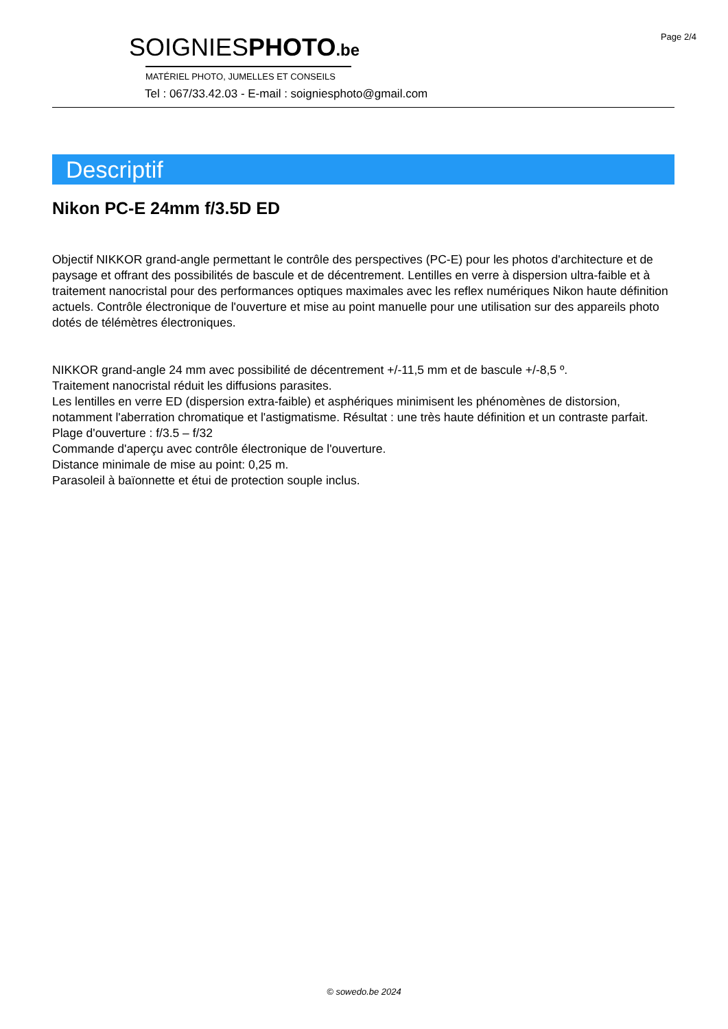Page 2/4
SOIGNIESPHOTO.be
MATÉRIEL PHOTO, JUMELLES ET CONSEILS
Tel : 067/33.42.03 - E-mail : soigniesphoto@gmail.com
Descriptif
Nikon PC-E 24mm f/3.5D ED
Objectif NIKKOR grand-angle permettant le contrôle des perspectives (PC-E) pour les photos d'architecture et de paysage et offrant des possibilités de bascule et de décentrement. Lentilles en verre à dispersion ultra-faible et à traitement nanocristal pour des performances optiques maximales avec les reflex numériques Nikon haute définition actuels. Contrôle électronique de l'ouverture et mise au point manuelle pour une utilisation sur des appareils photo dotés de télémètres électroniques.
NIKKOR grand-angle 24 mm avec possibilité de décentrement +/-11,5 mm et de bascule +/-8,5 º.
Traitement nanocristal réduit les diffusions parasites.
Les lentilles en verre ED (dispersion extra-faible) et asphériques minimisent les phénomènes de distorsion, notamment l'aberration chromatique et l'astigmatisme. Résultat : une très haute définition et un contraste parfait.
Plage d'ouverture : f/3.5 – f/32
Commande d'aperçu avec contrôle électronique de l'ouverture.
Distance minimale de mise au point: 0,25 m.
Parasoleil à baïonnette et étui de protection souple inclus.
© sowedo.be 2024